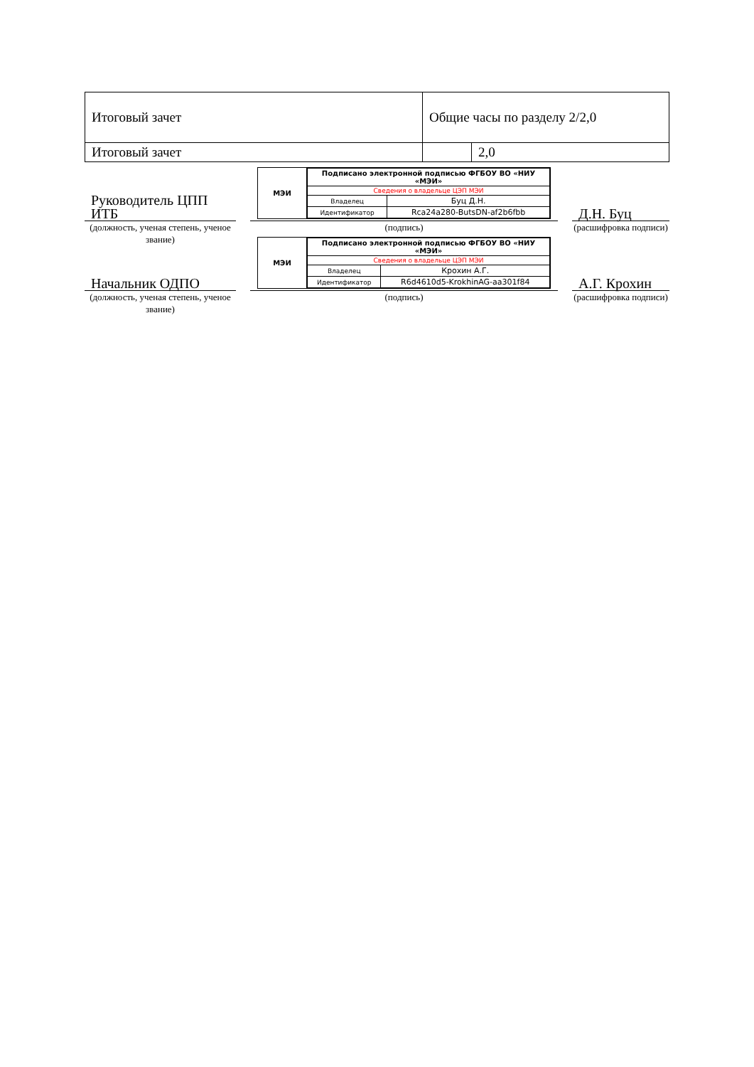| Итоговый зачет | Общие часы по разделу 2/2,0 | |
| Итоговый зачет | | 2,0 |
Руководитель ЦПП ИТБ
(должность, ученая степень, ученое звание)
МЭИ
| Подписано электронной подписью ФГБОУ ВО «НИУ «МЭИ» | |
| Сведения о владельце ЦЭП МЭИ | |
| Владелец | Буц Д.Н. |
| Идентификатор | Rca24a280-ButsDN-af2b6fbb |
(подпись)
Д.Н. Буц
(расшифровка подписи)
Начальник ОДПО
(должность, ученая степень, ученое звание)
МЭИ
| Подписано электронной подписью ФГБОУ ВО «НИУ «МЭИ» | |
| Сведения о владельце ЦЭП МЭИ | |
| Владелец | Крохин А.Г. |
| Идентификатор | R6d4610d5-KrokhinAG-aa301f84 |
(подпись)
А.Г. Крохин
(расшифровка подписи)